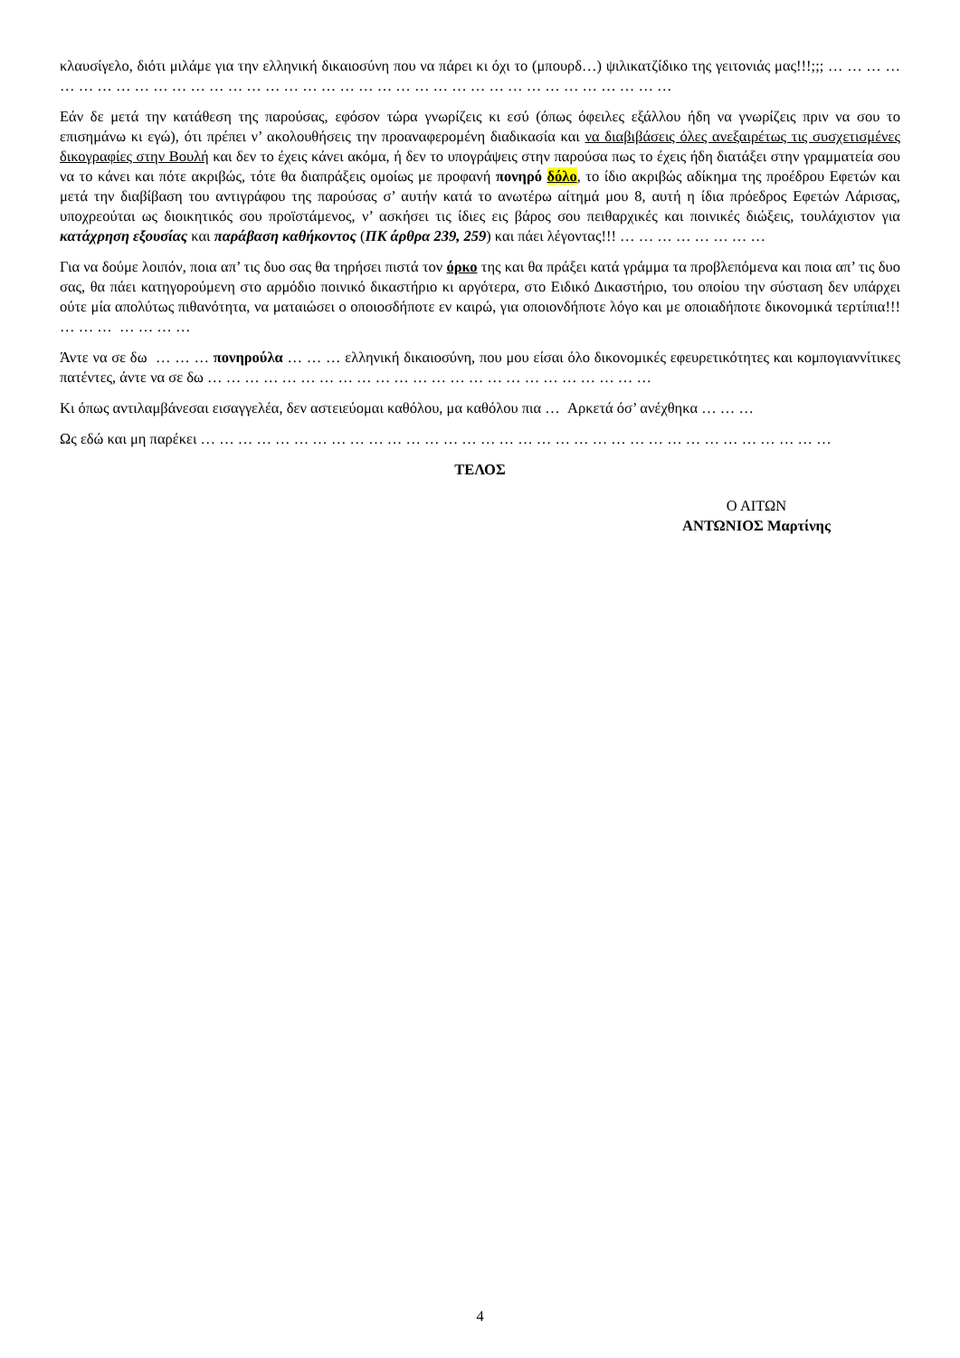κλαυσίγελο, διότι μιλάμε για την ελληνική δικαιοσύνη που να πάρει κι όχι το (μπουρδ…) ψιλικατζίδικο της γειτονιάς μας!!!;;; … … … … … … … … … … … … … … … … … … … … … … … … … … … … … … … … … … … … …
Εάν δε μετά την κατάθεση της παρούσας, εφόσον τώρα γνωρίζεις κι εσύ (όπως όφειλες εξάλλου ήδη να γνωρίζεις πριν να σου το επισημάνω κι εγώ), ότι πρέπει ν’ ακολουθήσεις την προαναφερομένη διαδικασία και να διαβιβάσεις όλες ανεξαιρέτως τις συσχετισμένες δικογραφίες στην Βουλή και δεν το έχεις κάνει ακόμα, ή δεν το υπογράψεις στην παρούσα πως το έχεις ήδη διατάξει στην γραμματεία σου να το κάνει και πότε ακριβώς, τότε θα διαπράξεις ομοίως με προφανή πονηρό δόλο, το ίδιο ακριβώς αδίκημα της προέδρου Εφετών και μετά την διαβίβαση του αντιγράφου της παρούσας σ’ αυτήν κατά το ανωτέρω αίτημά μου 8, αυτή η ίδια πρόεδρος Εφετών Λάρισας, υποχρεούται ως διοικητικός σου προϊστάμενος, ν’ ασκήσει τις ίδιες εις βάρος σου πειθαρχικές και ποινικές διώξεις, τουλάχιστον για κατάχρηση εξουσίας και παράβαση καθήκοντος (ΠΚ άρθρα 239, 259) και πάει λέγοντας!!! … … … … … … … …
Για να δούμε λοιπόν, ποια απ’ τις δυο σας θα τηρήσει πιστά τον όρκο της και θα πράξει κατά γράμμα τα προβλεπόμενα και ποια απ’ τις δυο σας, θα πάει κατηγορούμενη στο αρμόδιο ποινικό δικαστήριο κι αργότερα, στο Ειδικό Δικαστήριο, του οποίου την σύσταση δεν υπάρχει ούτε μία απολύτως πιθανότητα, να ματαιώσει ο οποιοσδήποτε εν καιρώ, για οποιονδήποτε λόγο και με οποιαδήποτε δικονομικά τερτίπια!!! … … … … … … …
Άντε να σε δω … … … πονηρούλα … … … ελληνική δικαιοσύνη, που μου είσαι όλο δικονομικές εφευρετικότητες και κομπογιαννίτικες πατέντες, άντε να σε δω … … … … … … … … … … … … … … … … … … … … … … … …
Κι όπως αντιλαμβάνεσαι εισαγγελέα, δεν αστειεύομαι καθόλου, μα καθόλου πια … Αρκετά όσ’ ανέχθηκα … … …
Ως εδώ και μη παρέκει … … … … … … … … … … … … … … … … … … … … … … … … … … … … … … … … … …
ΤΕΛΟΣ
Ο ΑΙΤΩΝ
ΑΝΤΩΝΙΟΣ Μαρτίνης
4